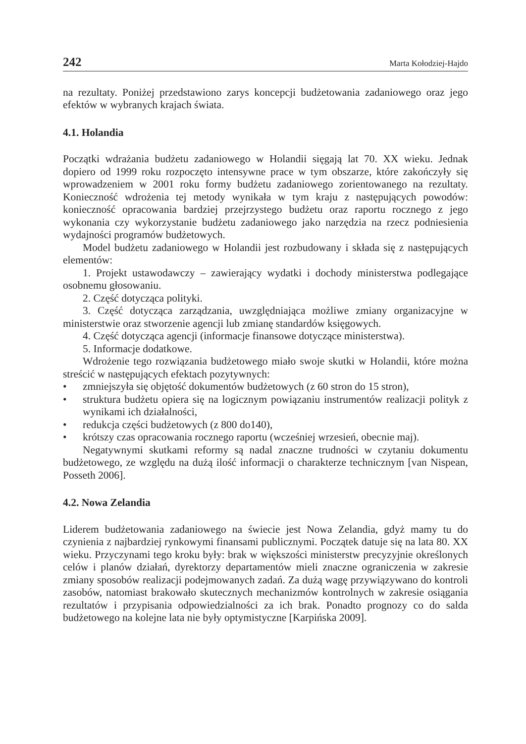242 Marta Kołodziej-Hajdo
na rezultaty. Poniżej przedstawiono zarys koncepcji budżetowania zadaniowego oraz jego efektów w wybranych krajach świata.
4.1. Holandia
Początki wdrażania budżetu zadaniowego w Holandii sięgają lat 70. XX wieku. Jednak dopiero od 1999 roku rozpoczęto intensywne prace w tym obszarze, które zakończyły się wprowadzeniem w 2001 roku formy budżetu zadaniowego zorientowanego na rezultaty. Konieczność wdrożenia tej metody wynikała w tym kraju z następujących powodów: konieczność opracowania bardziej przejrzystego budżetu oraz raportu rocznego z jego wykonania czy wykorzystanie budżetu zadaniowego jako narzędzia na rzecz podniesienia wydajności programów budżetowych.
Model budżetu zadaniowego w Holandii jest rozbudowany i składa się z następujących elementów:
1. Projekt ustawodawczy – zawierający wydatki i dochody ministerstwa podlegające osobnemu głosowaniu.
2. Część dotycząca polityki.
3. Część dotycząca zarządzania, uwzględniająca możliwe zmiany organizacyjne w ministerstwie oraz stworzenie agencji lub zmianę standardów księgowych.
4. Część dotycząca agencji (informacje finansowe dotyczące ministerstwa).
5. Informacje dodatkowe.
Wdrożenie tego rozwiązania budżetowego miało swoje skutki w Holandii, które można streścić w następujących efektach pozytywnych:
• zmniejszyła się objętość dokumentów budżetowych (z 60 stron do 15 stron),
• struktura budżetu opiera się na logicznym powiązaniu instrumentów realizacji polityk z wynikami ich działalności,
• redukcja części budżetowych (z 800 do140),
• krótszy czas opracowania rocznego raportu (wcześniej wrzesień, obecnie maj).
Negatywnymi skutkami reformy są nadal znaczne trudności w czytaniu dokumentu budżetowego, ze względu na dużą ilość informacji o charakterze technicznym [van Nispean, Posseth 2006].
4.2. Nowa Zelandia
Liderem budżetowania zadaniowego na świecie jest Nowa Zelandia, gdyż mamy tu do czynienia z najbardziej rynkowymi finansami publicznymi. Początek datuje się na lata 80. XX wieku. Przyczynami tego kroku były: brak w większości ministerstw precyzyjnie określonych celów i planów działań, dyrektorzy departamentów mieli znaczne ograniczenia w zakresie zmiany sposobów realizacji podejmowanych zadań. Za dużą wagę przywiązywano do kontroli zasobów, natomiast brakowało skutecznych mechanizmów kontrolnych w zakresie osiągania rezultatów i przypisania odpowiedzialności za ich brak. Ponadto prognozy co do salda budżetowego na kolejne lata nie były optymistyczne [Karpińska 2009].